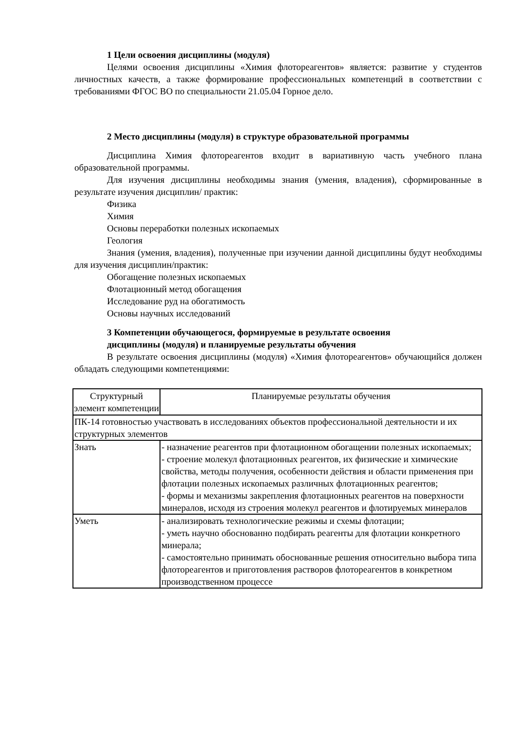1 Цели освоения дисциплины (модуля)
Целями освоения дисциплины «Химия флотореагентов» является: развитие у студентов личностных качеств, а также формирование профессиональных компетенций в соответствии с требованиями ФГОС ВО по специальности 21.05.04 Горное дело.
2 Место дисциплины (модуля) в структуре образовательной программы
Дисциплина Химия флотореагентов входит в вариативную часть учебного плана образовательной программы.
Для изучения дисциплины необходимы знания (умения, владения), сформированные в результате изучения дисциплин/ практик:
Физика
Химия
Основы переработки полезных ископаемых
Геология
Знания (умения, владения), полученные при изучении данной дисциплины будут необходимы для изучения дисциплин/практик:
Обогащение полезных ископаемых
Флотационный метод обогащения
Исследование руд на обогатимость
Основы научных исследований
3 Компетенции обучающегося, формируемые в результате освоения
дисциплины (модуля) и планируемые результаты обучения
В результате освоения дисциплины (модуля) «Химия флотореагентов» обучающийся должен обладать следующими компетенциями:
| Структурный элемент компетенции | Планируемые результаты обучения |
| --- | --- |
| ПК-14 готовностью участвовать в исследованиях объектов профессиональной деятельности и их структурных элементов | |
| Знать | - назначение реагентов при флотационном обогащении полезных ископаемых; - строение молекул флотационных реагентов, их физические и химические свойства, методы получения, особенности действия и области применения при флотации полезных ископаемых различных флотационных реагентов; - формы и механизмы закрепления флотационных реагентов на поверхности минералов, исходя из строения молекул реагентов и флотируемых минералов |
| Уметь | - анализировать технологические режимы и схемы флотации; - уметь научно обоснованно подбирать реагенты для флотации конкретного минерала; - самостоятельно принимать обоснованные решения относительно выбора типа флотореагентов и приготовления растворов флотореагентов в конкретном производственном процессе |